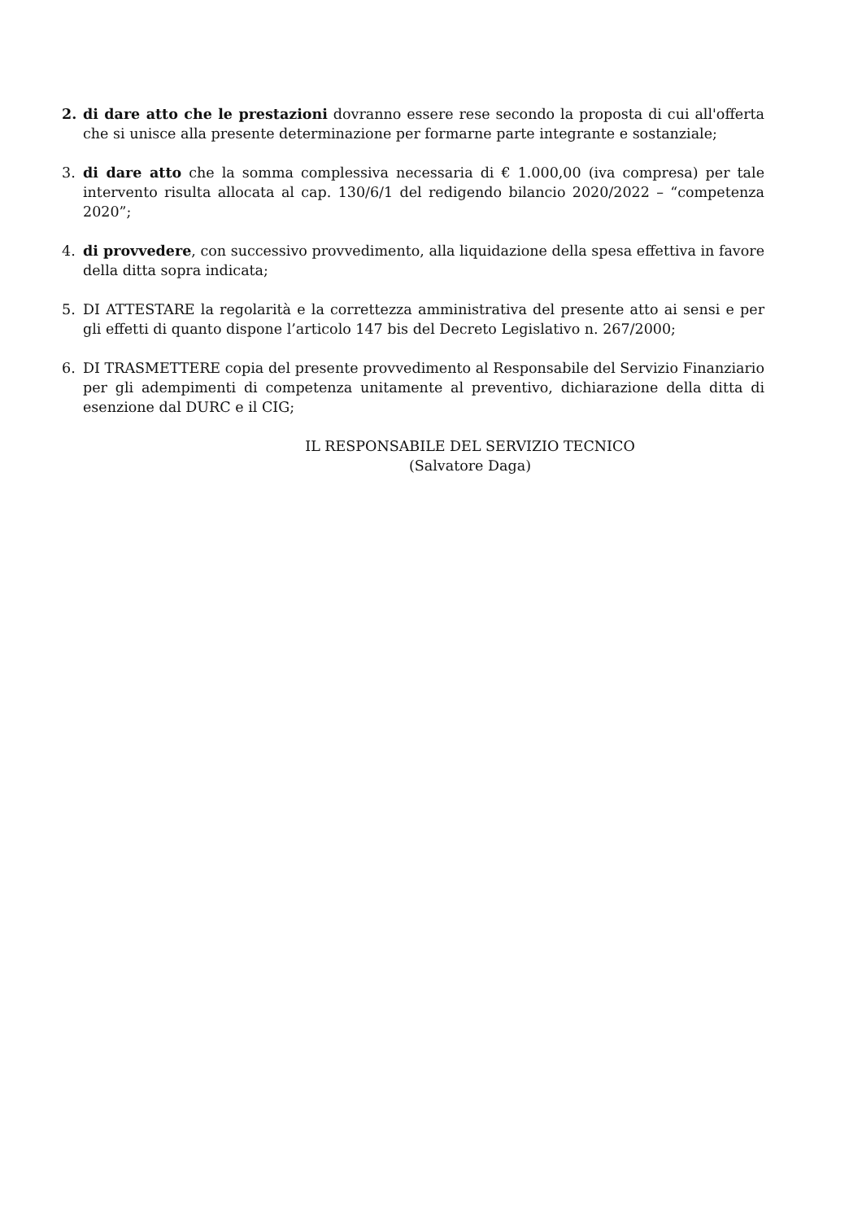2. di dare atto che le prestazioni dovranno essere rese secondo la proposta di cui all'offerta che si unisce alla presente determinazione per formarne parte integrante e sostanziale;
3. di dare atto che la somma complessiva necessaria di € 1.000,00 (iva compresa) per tale intervento risulta allocata al cap. 130/6/1 del redigendo bilancio 2020/2022 – “competenza 2020”;
4. di provvedere, con successivo provvedimento, alla liquidazione della spesa effettiva in favore della ditta sopra indicata;
5. DI ATTESTARE la regolarità e la correttezza amministrativa del presente atto ai sensi e per gli effetti di quanto dispone l’articolo 147 bis del Decreto Legislativo n. 267/2000;
6. DI TRASMETTERE copia del presente provvedimento al Responsabile del Servizio Finanziario per gli adempimenti di competenza unitamente al preventivo, dichiarazione della ditta di esenzione dal DURC e il CIG;
IL RESPONSABILE DEL SERVIZIO TECNICO
(Salvatore Daga)